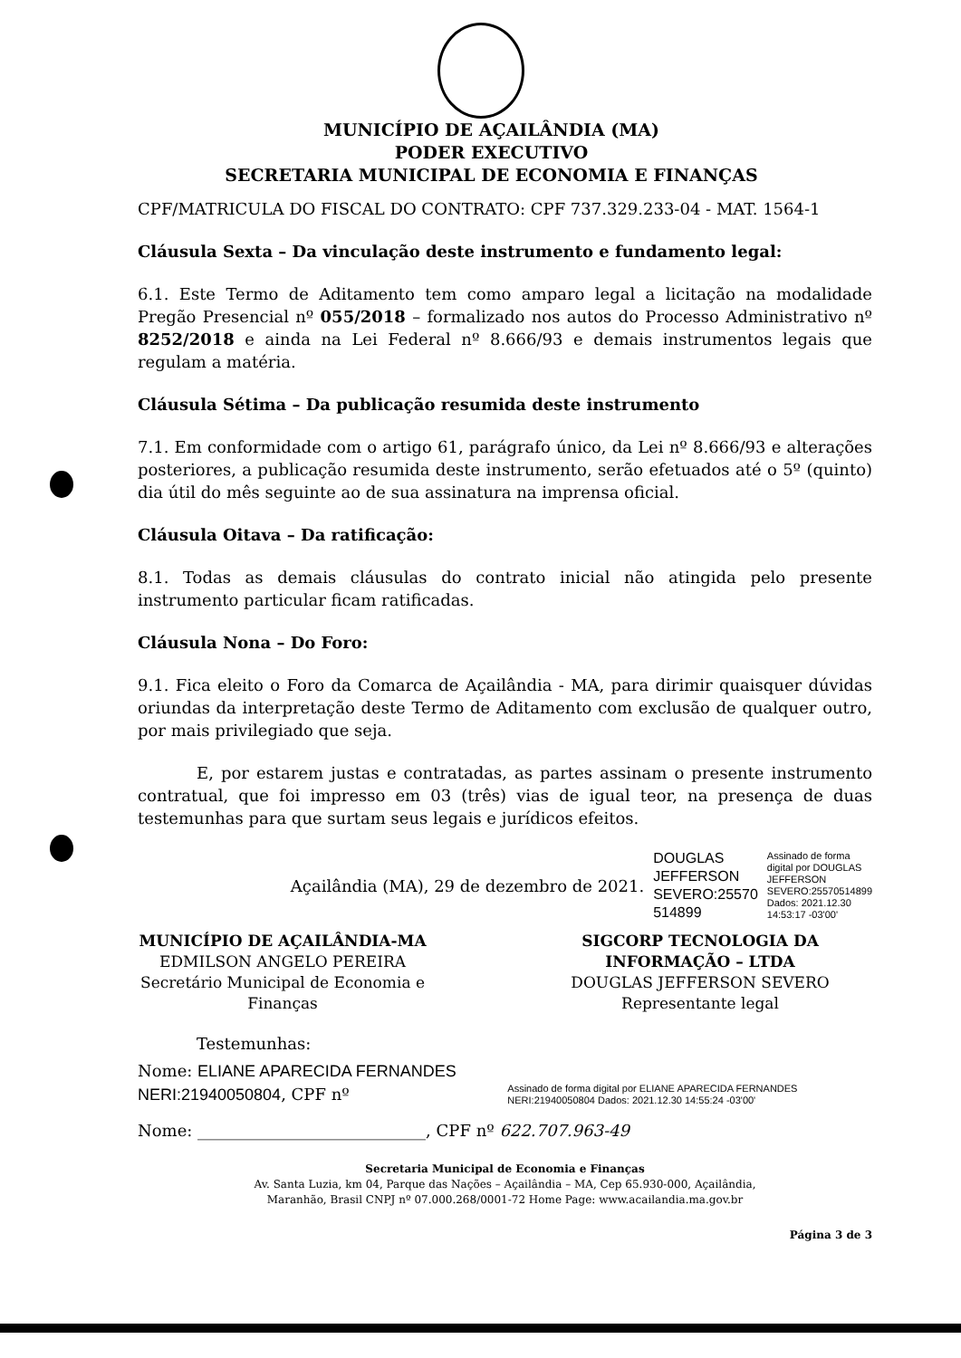MUNICÍPIO DE AÇAILÂNDIA (MA)
PODER EXECUTIVO
SECRETARIA MUNICIPAL DE ECONOMIA E FINANÇAS
CPF/MATRICULA DO FISCAL DO CONTRATO: CPF 737.329.233-04 - MAT. 1564-1
Cláusula Sexta – Da vinculação deste instrumento e fundamento legal:
6.1. Este Termo de Aditamento tem como amparo legal a licitação na modalidade Pregão Presencial nº 055/2018 – formalizado nos autos do Processo Administrativo nº 8252/2018 e ainda na Lei Federal nº 8.666/93 e demais instrumentos legais que regulam a matéria.
Cláusula Sétima – Da publicação resumida deste instrumento
7.1. Em conformidade com o artigo 61, parágrafo único, da Lei nº 8.666/93 e alterações posteriores, a publicação resumida deste instrumento, serão efetuados até o 5º (quinto) dia útil do mês seguinte ao de sua assinatura na imprensa oficial.
Cláusula Oitava – Da ratificação:
8.1. Todas as demais cláusulas do contrato inicial não atingida pelo presente instrumento particular ficam ratificadas.
Cláusula Nona – Do Foro:
9.1. Fica eleito o Foro da Comarca de Açailândia - MA, para dirimir quaisquer dúvidas oriundas da interpretação deste Termo de Aditamento com exclusão de qualquer outro, por mais privilegiado que seja.
E, por estarem justas e contratadas, as partes assinam o presente instrumento contratual, que foi impresso em 03 (três) vias de igual teor, na presença de duas testemunhas para que surtam seus legais e jurídicos efeitos.
Açailândia (MA), 29 de dezembro de 2021. DOUGLAS
JEFFERSON
SEVERO:25570
514899 Assinado de forma
digital por DOUGLAS
JEFFERSON
SEVERO:25570514899
Dados: 2021.12.30
14:53:17 -03'00'
MUNICÍPIO DE AÇAILÂNDIA-MA
EDMILSON ANGELO PEREIRA
Secretário Municipal de Economia e Finanças
SIGCORP TECNOLOGIA DA INFORMAÇÃO – LTDA
DOUGLAS JEFFERSON SEVERO
Representante legal
Testemunhas:
Nome: ELIANE APARECIDA FERNANDES NERI:21940050804, CPF nº Assinado de forma digital por ELIANE APARECIDA FERNANDES NERI:21940050804 Dados: 2021.12.30 14:55:24 -03'00'
Nome: ____________________________, CPF nº 622.707.963-49
Secretaria Municipal de Economia e Finanças
Av. Santa Luzia, km 04, Parque das Nações – Açailândia – MA, Cep 65.930-000, Açailândia,
Maranhão, Brasil CNPJ nº 07.000.268/0001-72 Home Page: www.acailandia.ma.gov.br
Página 3 de 3